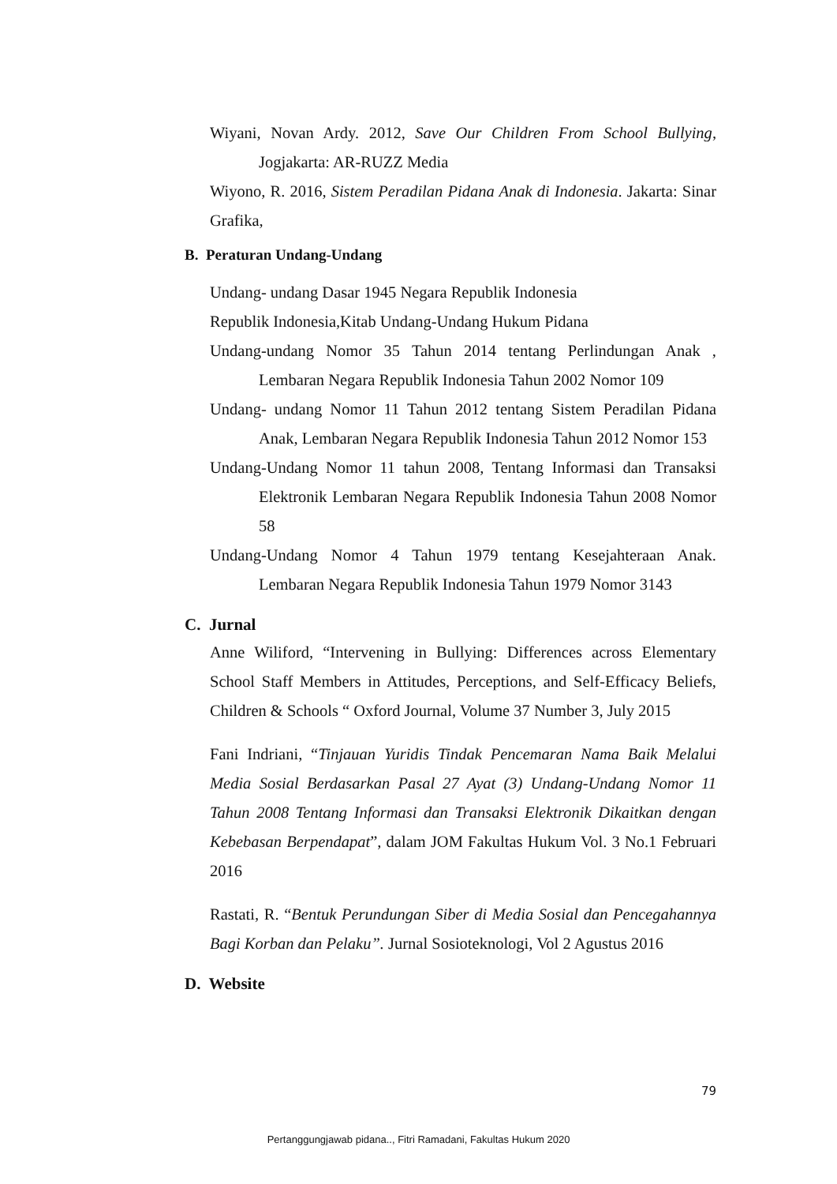Wiyani, Novan Ardy. 2012, Save Our Children From School Bullying, Jogjakarta: AR-RUZZ Media
Wiyono, R. 2016, Sistem Peradilan Pidana Anak di Indonesia. Jakarta: Sinar Grafika,
B. Peraturan Undang-Undang
Undang- undang Dasar 1945 Negara Republik Indonesia
Republik Indonesia,Kitab Undang-Undang Hukum Pidana
Undang-undang Nomor 35 Tahun 2014 tentang Perlindungan Anak , Lembaran Negara Republik Indonesia Tahun 2002 Nomor 109
Undang- undang Nomor 11 Tahun 2012 tentang Sistem Peradilan Pidana Anak, Lembaran Negara Republik Indonesia Tahun 2012 Nomor 153
Undang-Undang Nomor 11 tahun 2008, Tentang Informasi dan Transaksi Elektronik Lembaran Negara Republik Indonesia Tahun 2008 Nomor 58
Undang-Undang Nomor 4 Tahun 1979 tentang Kesejahteraan Anak. Lembaran Negara Republik Indonesia Tahun 1979 Nomor 3143
C. Jurnal
Anne Wiliford, “Intervening in Bullying: Differences across Elementary School Staff Members in Attitudes, Perceptions, and Self-Efficacy Beliefs, Children & Schools “ Oxford Journal, Volume 37 Number 3, July 2015
Fani Indriani, “Tinjauan Yuridis Tindak Pencemaran Nama Baik Melalui Media Sosial Berdasarkan Pasal 27 Ayat (3) Undang-Undang Nomor 11 Tahun 2008 Tentang Informasi dan Transaksi Elektronik Dikaitkan dengan Kebebasan Berpendapat”, dalam JOM Fakultas Hukum Vol. 3 No.1 Februari 2016
Rastati, R. “Bentuk Perundungan Siber di Media Sosial dan Pencegahannya Bagi Korban dan Pelaku”. Jurnal Sosioteknologi, Vol 2 Agustus 2016
D. Website
79
Pertanggungjawab pidana.., Fitri Ramadani, Fakultas Hukum 2020